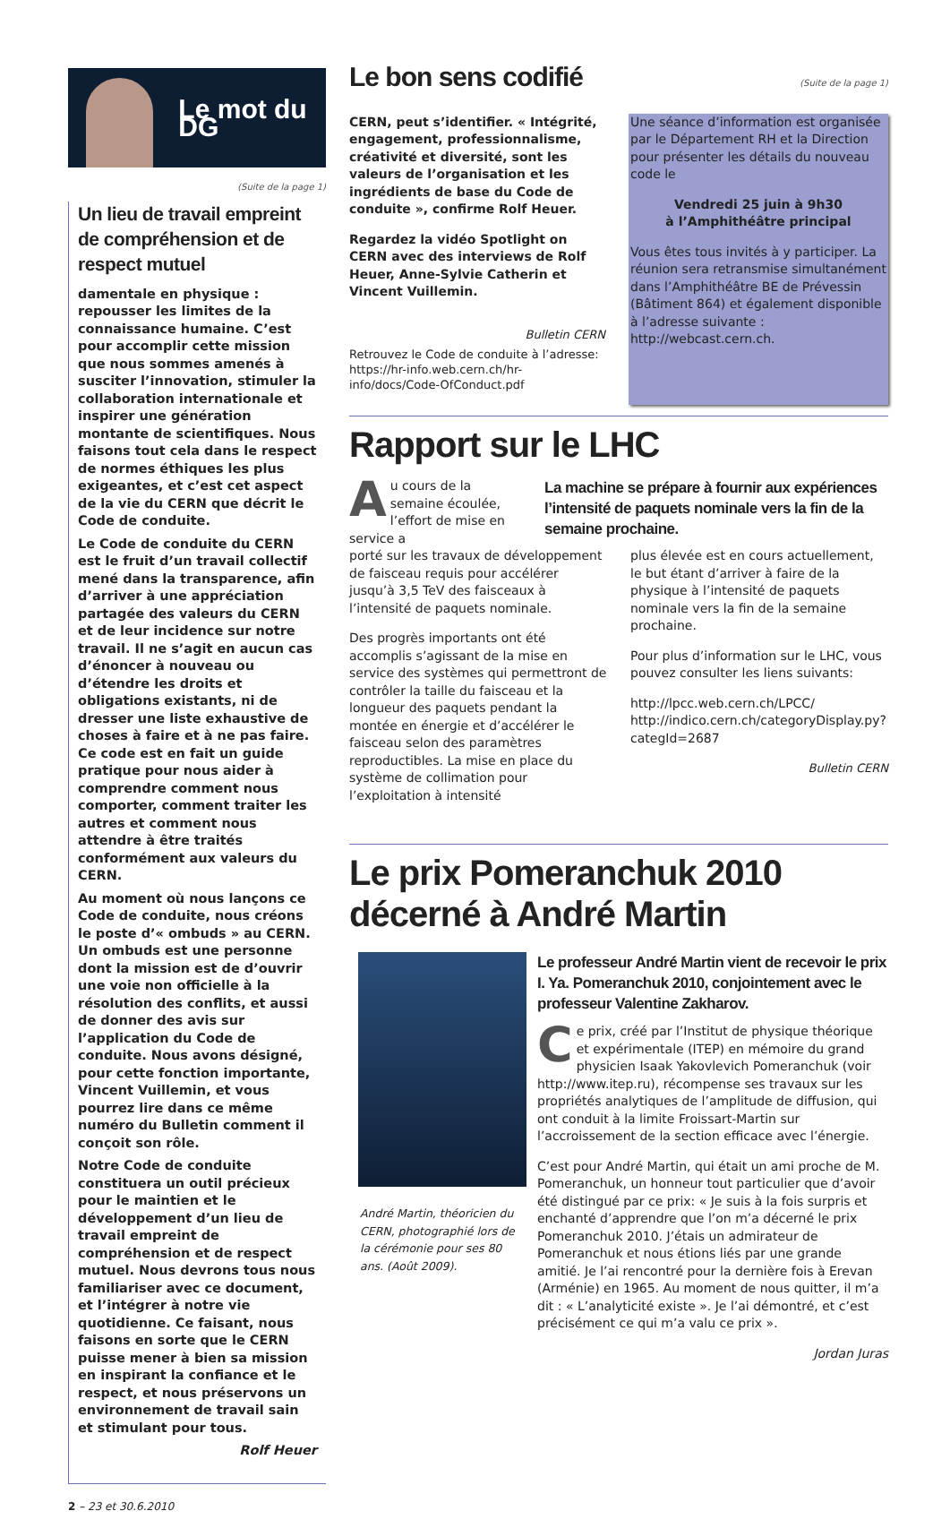Le mot du DG
(Suite de la page 1)
Un lieu de travail empreint de compréhension et de respect mutuel
damentale en physique : repousser les limites de la connaissance humaine. C’est pour accomplir cette mission que nous sommes amenés à susciter l’innovation, stimuler la collaboration internationale et inspirer une génération montante de scientifiques. Nous faisons tout cela dans le respect de normes éthiques les plus exigeantes, et c’est cet aspect de la vie du CERN que décrit le Code de conduite.
Le Code de conduite du CERN est le fruit d’un travail collectif mené dans la transparence, afin d’arriver à une appréciation partagée des valeurs du CERN et de leur incidence sur notre travail. Il ne s’agit en aucun cas d’énoncer à nouveau ou d’étendre les droits et obligations existants, ni de dresser une liste exhaustive de choses à faire et à ne pas faire. Ce code est en fait un guide pratique pour nous aider à comprendre comment nous comporter, comment traiter les autres et comment nous attendre à être traités conformément aux valeurs du CERN.
Au moment où nous lançons ce Code de conduite, nous créons le poste d’« ombuds » au CERN. Un ombuds est une personne dont la mission est de d’ouvrir une voie non officielle à la résolution des conflits, et aussi de donner des avis sur l’application du Code de conduite. Nous avons désigné, pour cette fonction importante, Vincent Vuillemin, et vous pourrez lire dans ce même numéro du Bulletin comment il conçoit son rôle.
Notre Code de conduite constituera un outil précieux pour le maintien et le développement d’un lieu de travail empreint de compréhension et de respect mutuel. Nous devrons tous nous familiariser avec ce document, et l’intégrer à notre vie quotidienne. Ce faisant, nous faisons en sorte que le CERN puisse mener à bien sa mission en inspirant la confiance et le respect, et nous préservons un environnement de travail sain et stimulant pour tous.
Rolf Heuer
2 – 23 et 30.6.2010
Le bon sens codifié
(Suite de la page 1)
CERN, peut s’identifier. « Intégrité, engagement, professionnalisme, créativité et diversité, sont les valeurs de l’organisation et les ingrédients de base du Code de conduite », confirme Rolf Heuer.
Regardez la vidéo Spotlight on CERN avec des interviews de Rolf Heuer, Anne-Sylvie Catherin et Vincent Vuillemin.
Bulletin CERN
Retrouvez le Code de conduite à l’adresse: https://hr-info.web.cern.ch/hr-info/docs/Code-OfConduct.pdf
Une séance d’information est organisée par le Département RH et la Direction pour présenter les détails du nouveau code le
Vendredi 25 juin à 9h30
à l’Amphithéâtre principal
Vous êtes tous invités à y participer. La réunion sera retransmise simultanément dans l’Amphithéâtre BE de Prévessin (Bâtiment 864) et également disponible à l’adresse suivante : http://webcast.cern.ch.
Rapport sur le LHC
Au cours de la semaine écoulée, l’effort de mise en service a
La machine se prépare à fournir aux expériences l’intensité de paquets nominale vers la fin de la semaine prochaine.
porté sur les travaux de développement de faisceau requis pour accélérer jusqu’à 3,5 TeV des faisceaux à l’intensité de paquets nominale.
Des progrès importants ont été accomplis s’agissant de la mise en service des systèmes qui permettront de contrôler la taille du faisceau et la longueur des paquets pendant la montée en énergie et d’accélérer le faisceau selon des paramètres reproductibles. La mise en place du système de collimation pour l’exploitation à intensité
plus élevée est en cours actuellement, le but étant d’arriver à faire de la physique à l’intensité de paquets nominale vers la fin de la semaine prochaine.
Pour plus d’information sur le LHC, vous pouvez consulter les liens suivants:
http://lpcc.web.cern.ch/LPCC/
http://indico.cern.ch/categoryDisplay.py?categId=2687
Bulletin CERN
Le prix Pomeranchuk 2010 décerné à André Martin
André Martin, théoricien du CERN, photographié lors de la cérémonie pour ses 80 ans. (Août 2009).
Le professeur André Martin vient de recevoir le prix I. Ya. Pomeranchuk 2010, conjointement avec le professeur Valentine Zakharov.
Ce prix, créé par l’Institut de physique théorique et expérimentale (ITEP) en mémoire du grand physicien Isaak Yakovlevich Pomeranchuk (voir http://www.itep.ru), récompense ses travaux sur les propriétés analytiques de l’amplitude de diffusion, qui ont conduit à la limite Froissart-Martin sur l’accroissement de la section efficace avec l’énergie.
C’est pour André Martin, qui était un ami proche de M. Pomeranchuk, un honneur tout particulier que d’avoir été distingué par ce prix: « Je suis à la fois surpris et enchanté d’apprendre que l’on m’a décerné le prix Pomeranchuk 2010. J’étais un admirateur de Pomeranchuk et nous étions liés par une grande amitié. Je l’ai rencontré pour la dernière fois à Erevan (Arménie) en 1965. Au moment de nous quitter, il m’a dit : « L’analyticité existe ». Je l’ai démontré, et c’est précisément ce qui m’a valu ce prix ».
Jordan Juras